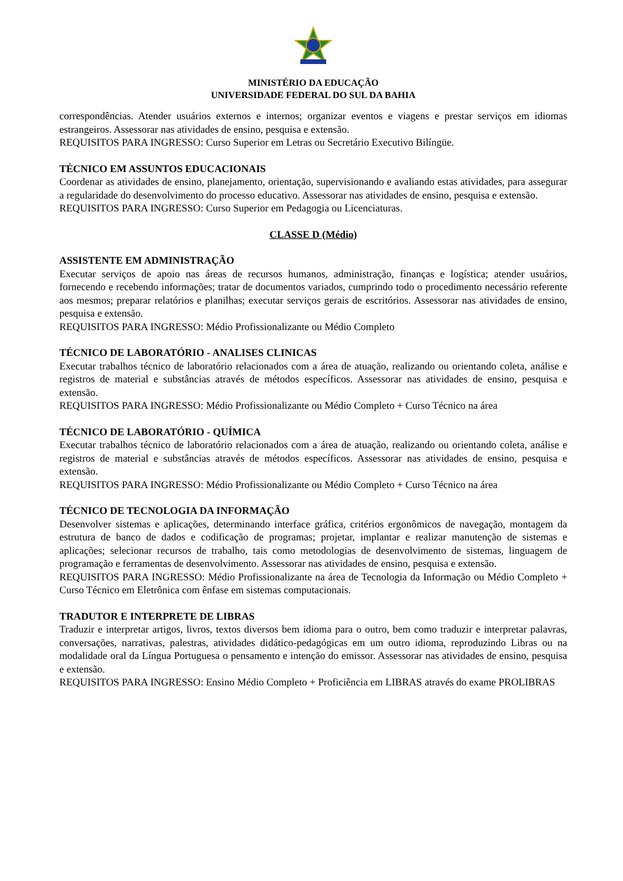MINISTÉRIO DA EDUCAÇÃO
UNIVERSIDADE FEDERAL DO SUL DA BAHIA
correspondências. Atender usuários externos e internos; organizar eventos e viagens e prestar serviços em idiomas estrangeiros. Assessorar nas atividades de ensino, pesquisa e extensão.
REQUISITOS PARA INGRESSO: Curso Superior em Letras ou Secretário Executivo Bilíngüe.
TÉCNICO EM ASSUNTOS EDUCACIONAIS
Coordenar as atividades de ensino, planejamento, orientação, supervisionando e avaliando estas atividades, para assegurar a regularidade do desenvolvimento do processo educativo. Assessorar nas atividades de ensino, pesquisa e extensão.
REQUISITOS PARA INGRESSO: Curso Superior em Pedagogia ou Licenciaturas.
CLASSE D (Médio)
ASSISTENTE EM ADMINISTRAÇÃO
Executar serviços de apoio nas áreas de recursos humanos, administração, finanças e logística; atender usuários, fornecendo e recebendo informações; tratar de documentos variados, cumprindo todo o procedimento necessário referente aos mesmos; preparar relatórios e planilhas; executar serviços gerais de escritórios. Assessorar nas atividades de ensino, pesquisa e extensão.
REQUISITOS PARA INGRESSO: Médio Profissionalizante ou Médio Completo
TÉCNICO DE LABORATÓRIO - ANALISES CLINICAS
Executar trabalhos técnico de laboratório relacionados com a área de atuação, realizando ou orientando coleta, análise e registros de material e substâncias através de métodos específicos. Assessorar nas atividades de ensino, pesquisa e extensão.
REQUISITOS PARA INGRESSO: Médio Profissionalizante ou Médio Completo + Curso Técnico na área
TÉCNICO DE LABORATÓRIO - QUÍMICA
Executar trabalhos técnico de laboratório relacionados com a área de atuação, realizando ou orientando coleta, análise e registros de material e substâncias através de métodos específicos. Assessorar nas atividades de ensino, pesquisa e extensão.
REQUISITOS PARA INGRESSO: Médio Profissionalizante ou Médio Completo + Curso Técnico na área
TÉCNICO DE TECNOLOGIA DA INFORMAÇÃO
Desenvolver sistemas e aplicações, determinando interface gráfica, critérios ergonômicos de navegação, montagem da estrutura de banco de dados e codificação de programas; projetar, implantar e realizar manutenção de sistemas e aplicações; selecionar recursos de trabalho, tais como metodologias de desenvolvimento de sistemas, linguagem de programação e ferramentas de desenvolvimento. Assessorar nas atividades de ensino, pesquisa e extensão.
REQUISITOS PARA INGRESSO: Médio Profissionalizante na área de Tecnologia da Informação ou Médio Completo + Curso Técnico em Eletrônica com ênfase em sistemas computacionais.
TRADUTOR E INTERPRETE DE LIBRAS
Traduzir e interpretar artigos, livros, textos diversos bem idioma para o outro, bem como traduzir e interpretar palavras, conversações, narrativas, palestras, atividades didático-pedagógicas em um outro idioma, reproduzindo Libras ou na modalidade oral da Língua Portuguesa o pensamento e intenção do emissor. Assessorar nas atividades de ensino, pesquisa e extensão.
REQUISITOS PARA INGRESSO: Ensino Médio Completo + Proficiência em LIBRAS através do exame PROLIBRAS